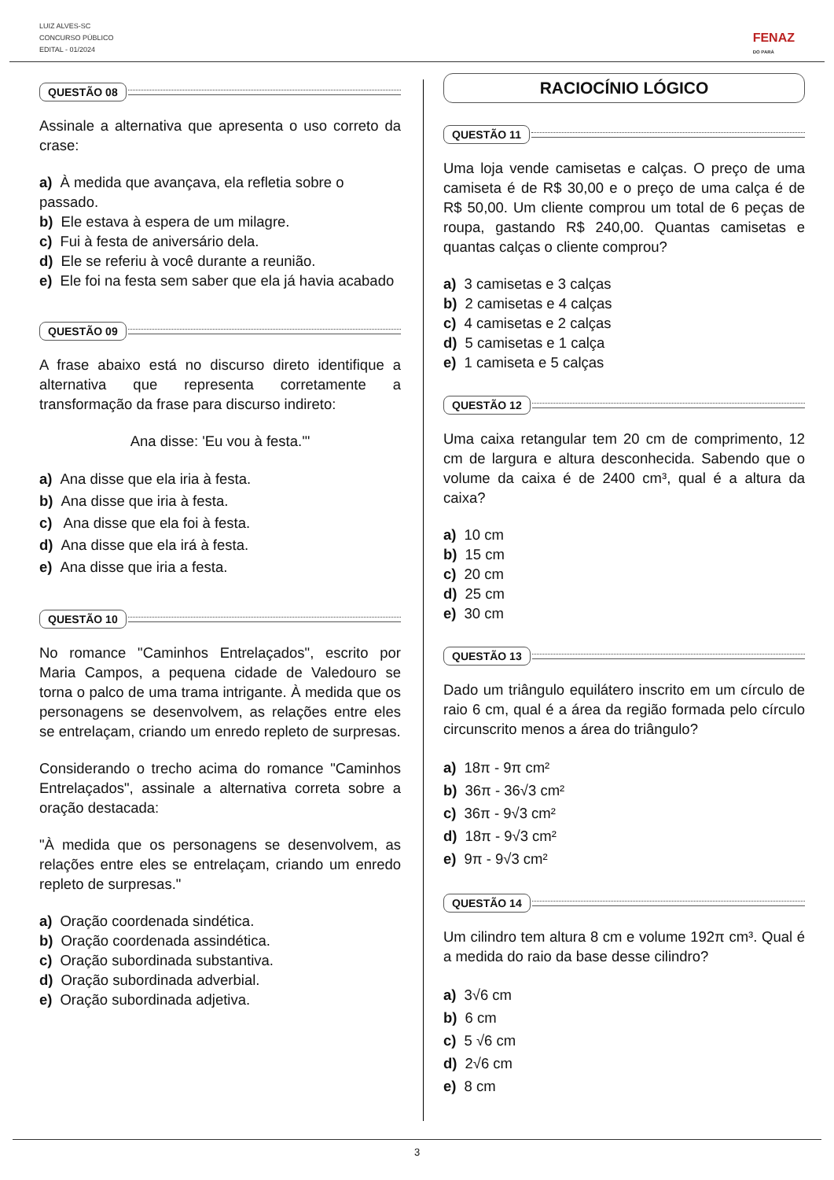LUIZ ALVES-SC
CONCURSO PÚBLICO
EDITAL - 01/2024
FENAZ
DO PARÁ
QUESTÃO 08
Assinale a alternativa que apresenta o uso correto da crase:
a) À medida que avançava, ela refletia sobre o passado.
b) Ele estava à espera de um milagre.
c) Fui à festa de aniversário dela.
d) Ele se referiu à você durante a reunião.
e) Ele foi na festa sem saber que ela já havia acabado
QUESTÃO 09
A frase abaixo está no discurso direto identifique a alternativa que representa corretamente a transformação da frase para discurso indireto:
Ana disse: 'Eu vou à festa.'"
a) Ana disse que ela iria à festa.
b) Ana disse que iria à festa.
c) Ana disse que ela foi à festa.
d) Ana disse que ela irá à festa.
e) Ana disse que iria a festa.
QUESTÃO 10
No romance "Caminhos Entrelaçados", escrito por Maria Campos, a pequena cidade de Valedouro se torna o palco de uma trama intrigante. À medida que os personagens se desenvolvem, as relações entre eles se entrelaçam, criando um enredo repleto de surpresas.
Considerando o trecho acima do romance "Caminhos Entrelaçados", assinale a alternativa correta sobre a oração destacada:
"À medida que os personagens se desenvolvem, as relações entre eles se entrelaçam, criando um enredo repleto de surpresas."
a) Oração coordenada sindética.
b) Oração coordenada assindética.
c) Oração subordinada substantiva.
d) Oração subordinada adverbial.
e) Oração subordinada adjetiva.
RACIOCÍNIO LÓGICO
QUESTÃO 11
Uma loja vende camisetas e calças. O preço de uma camiseta é de R$ 30,00 e o preço de uma calça é de R$ 50,00. Um cliente comprou um total de 6 peças de roupa, gastando R$ 240,00. Quantas camisetas e quantas calças o cliente comprou?
a) 3 camisetas e 3 calças
b) 2 camisetas e 4 calças
c) 4 camisetas e 2 calças
d) 5 camisetas e 1 calça
e) 1 camiseta e 5 calças
QUESTÃO 12
Uma caixa retangular tem 20 cm de comprimento, 12 cm de largura e altura desconhecida. Sabendo que o volume da caixa é de 2400 cm³, qual é a altura da caixa?
a) 10 cm
b) 15 cm
c) 20 cm
d) 25 cm
e) 30 cm
QUESTÃO 13
Dado um triângulo equilátero inscrito em um círculo de raio 6 cm, qual é a área da região formada pelo círculo circunscrito menos a área do triângulo?
a) 18π - 9π cm²
b) 36π - 36√3 cm²
c) 36π - 9√3 cm²
d) 18π - 9√3 cm²
e) 9π - 9√3 cm²
QUESTÃO 14
Um cilindro tem altura 8 cm e volume 192π cm³. Qual é a medida do raio da base desse cilindro?
a) 3√6 cm
b) 6 cm
c) 5 √6 cm
d) 2√6 cm
e) 8 cm
3